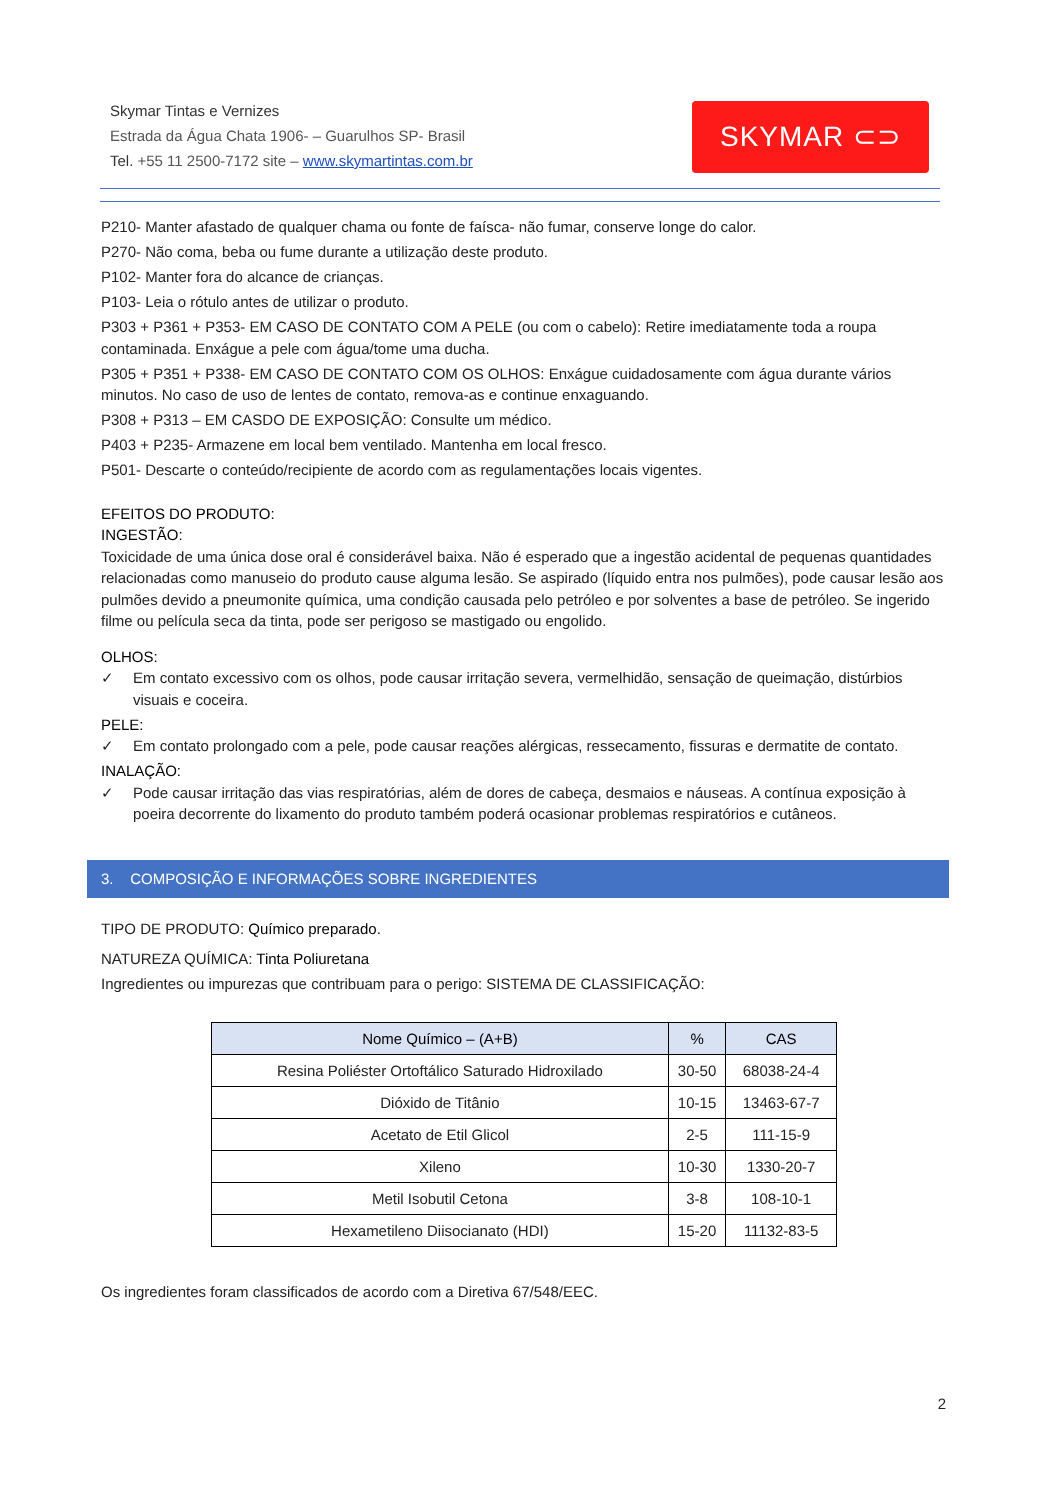Skymar Tintas e Vernizes
Estrada da Água Chata 1906- – Guarulhos SP- Brasil
Tel. +55 11 2500-7172 site – www.skymartintas.com.br
SKYMAR ⊂⊃
P210- Manter afastado de qualquer chama ou fonte de faísca- não fumar, conserve longe do calor.
P270- Não coma, beba ou fume durante a utilização deste produto.
P102- Manter fora do alcance de crianças.
P103- Leia o rótulo antes de utilizar o produto.
P303 + P361 + P353- EM CASO DE CONTATO COM A PELE (ou com o cabelo): Retire imediatamente toda a roupa contaminada. Enxágue a pele com água/tome uma ducha.
P305 + P351 + P338- EM CASO DE CONTATO COM OS OLHOS: Enxágue cuidadosamente com água durante vários minutos. No caso de uso de lentes de contato, remova-as e continue enxaguando.
P308 + P313 – EM CASDO DE EXPOSIÇÃO: Consulte um médico.
P403 + P235- Armazene em local bem ventilado. Mantenha em local fresco.
P501- Descarte o conteúdo/recipiente de acordo com as regulamentações locais vigentes.
EFEITOS DO PRODUTO:
INGESTÃO:
Toxicidade de uma única dose oral é considerável baixa. Não é esperado que a ingestão acidental de pequenas quantidades relacionadas como manuseio do produto cause alguma lesão. Se aspirado (líquido entra nos pulmões), pode causar lesão aos pulmões devido a pneumonite química, uma condição causada pelo petróleo e por solventes a base de petróleo. Se ingerido filme ou película seca da tinta, pode ser perigoso se mastigado ou engolido.
OLHOS:
✓ Em contato excessivo com os olhos, pode causar irritação severa, vermelhidão, sensação de queimação, distúrbios visuais e coceira.
PELE:
✓ Em contato prolongado com a pele, pode causar reações alérgicas, ressecamento, fissuras e dermatite de contato.
INALAÇÃO:
✓ Pode causar irritação das vias respiratórias, além de dores de cabeça, desmaios e náuseas. A contínua exposição à poeira decorrente do lixamento do produto também poderá ocasionar problemas respiratórios e cutâneos.
3. COMPOSIÇÃO E INFORMAÇÕES SOBRE INGREDIENTES
TIPO DE PRODUTO: Químico preparado.
NATUREZA QUÍMICA: Tinta Poliuretana
Ingredientes ou impurezas que contribuam para o perigo: SISTEMA DE CLASSIFICAÇÃO:
| Nome Químico – (A+B) | % | CAS |
| --- | --- | --- |
| Resina Poliéster Ortoftálico Saturado Hidroxilado | 30-50 | 68038-24-4 |
| Dióxido de Titânio | 10-15 | 13463-67-7 |
| Acetato de Etil Glicol | 2-5 | 111-15-9 |
| Xileno | 10-30 | 1330-20-7 |
| Metil Isobutil Cetona | 3-8 | 108-10-1 |
| Hexametileno Diisocianato (HDI) | 15-20 | 11132-83-5 |
Os ingredientes foram classificados de acordo com a Diretiva 67/548/EEC.
2